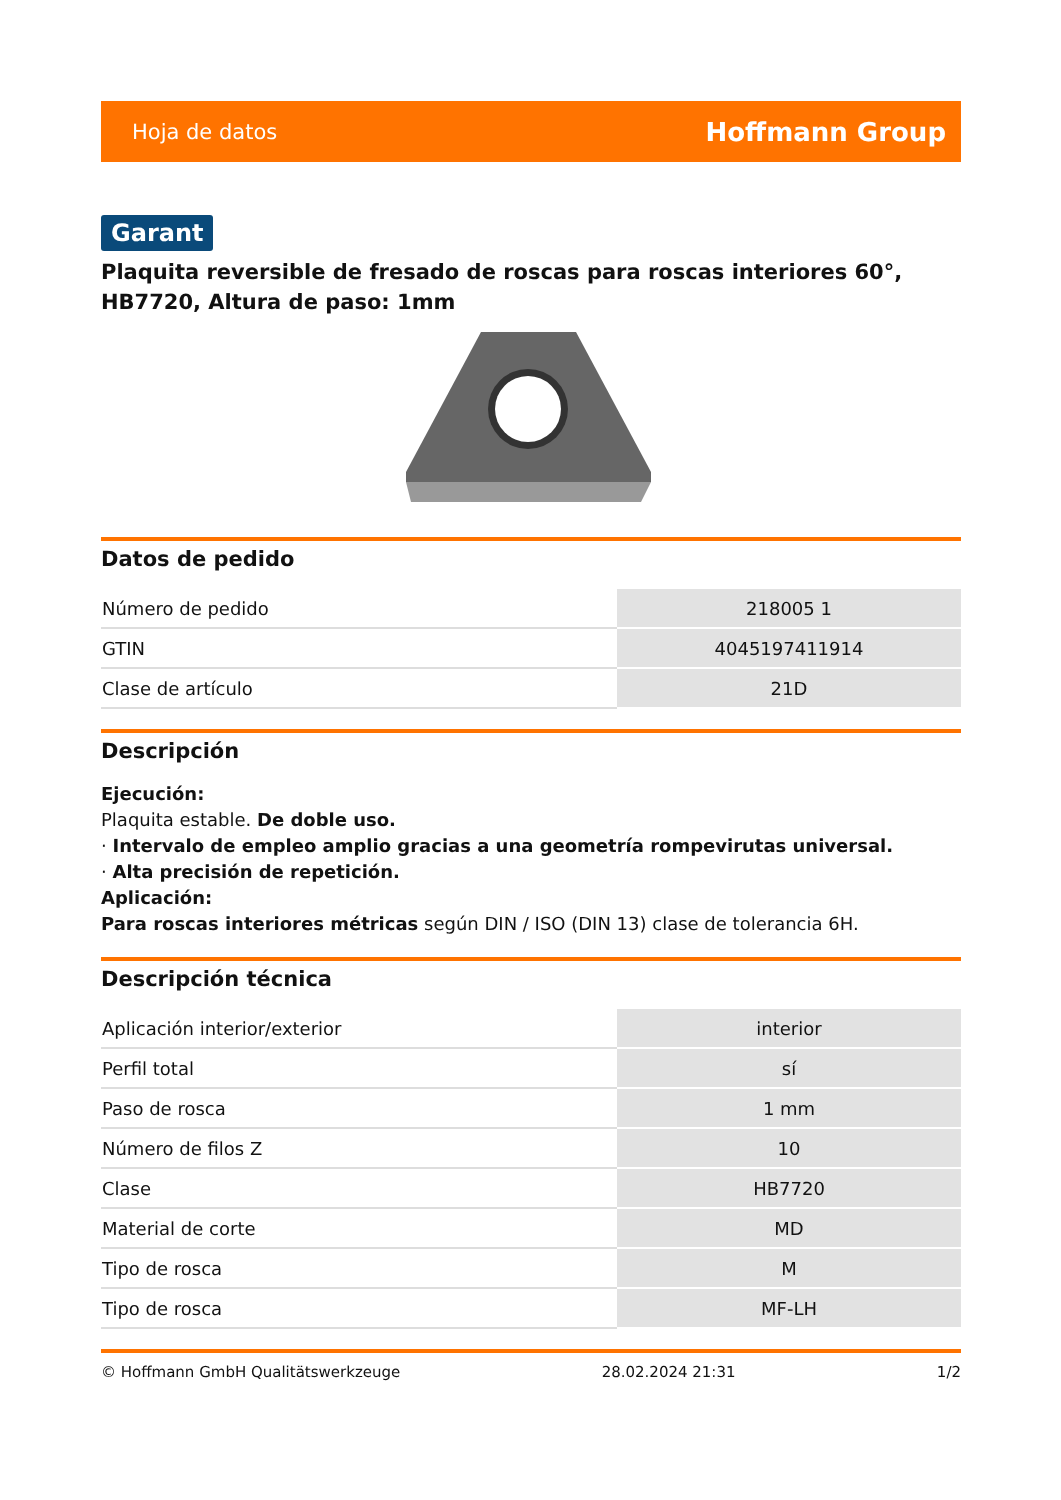Hoja de datos Hoffmann Group
Garant
Plaquita reversible de fresado de roscas para roscas interiores 60°, HB7720, Altura de paso: 1mm
Datos de pedido
| Número de pedido | 218005 1 |
| GTIN | 4045197411914 |
| Clase de artículo | 21D |
Descripción
Ejecución:
Plaquita estable. De doble uso.
· Intervalo de empleo amplio gracias a una geometría rompevirutas universal.
· Alta precisión de repetición.
Aplicación:
Para roscas interiores métricas según DIN / ISO (DIN 13) clase de tolerancia 6H.
Descripción técnica
| Aplicación interior/exterior | interior |
| Perfil total | sí |
| Paso de rosca | 1 mm |
| Número de filos Z | 10 |
| Clase | HB7720 |
| Material de corte | MD |
| Tipo de rosca | M |
| Tipo de rosca | MF-LH |
© Hoffmann GmbH Qualitätswerkzeuge 28.02.2024 21:31 1/2